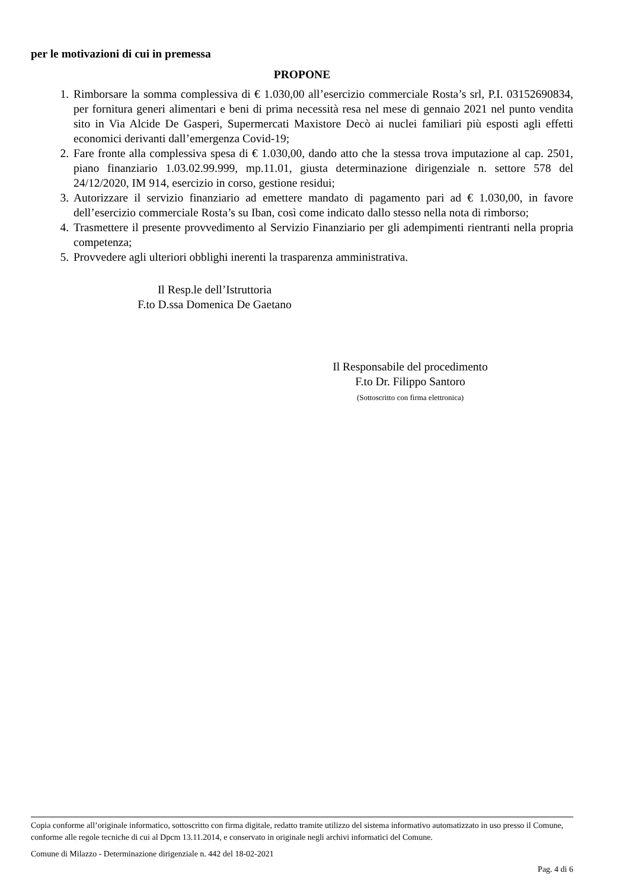per le motivazioni di cui in premessa
PROPONE
1. Rimborsare la somma complessiva di € 1.030,00 all’esercizio commerciale Rosta’s srl, P.I. 03152690834, per fornitura generi alimentari e beni di prima necessità resa nel mese di gennaio 2021 nel punto vendita sito in Via Alcide De Gasperi, Supermercati Maxistore Decò ai nuclei familiari più esposti agli effetti economici derivanti dall’emergenza Covid-19;
2. Fare fronte alla complessiva spesa di € 1.030,00, dando atto che la stessa trova imputazione al cap. 2501, piano finanziario 1.03.02.99.999, mp.11.01, giusta determinazione dirigenziale n. settore 578 del 24/12/2020, IM 914, esercizio in corso, gestione residui;
3. Autorizzare il servizio finanziario ad emettere mandato di pagamento pari ad € 1.030,00, in favore dell’esercizio commerciale Rosta’s su Iban, così come indicato dallo stesso nella nota di rimborso;
4. Trasmettere il presente provvedimento al Servizio Finanziario per gli adempimenti rientranti nella propria competenza;
5. Provvedere agli ulteriori obblighi inerenti la trasparenza amministrativa.
Il Resp.le dell’Istruttoria
F.to D.ssa Domenica De Gaetano
Il Responsabile del procedimento
F.to Dr. Filippo Santoro
(Sottoscritto con firma elettronica)
Copia conforme all’originale informatico, sottoscritto con firma digitale, redatto tramite utilizzo del sistema informativo automatizzato in uso presso il Comune, conforme alle regole tecniche di cui al Dpcm 13.11.2014, e conservato in originale negli archivi informatici del Comune.
Comune di Milazzo - Determinazione dirigenziale n. 442 del 18-02-2021
Pag. 4 di 6